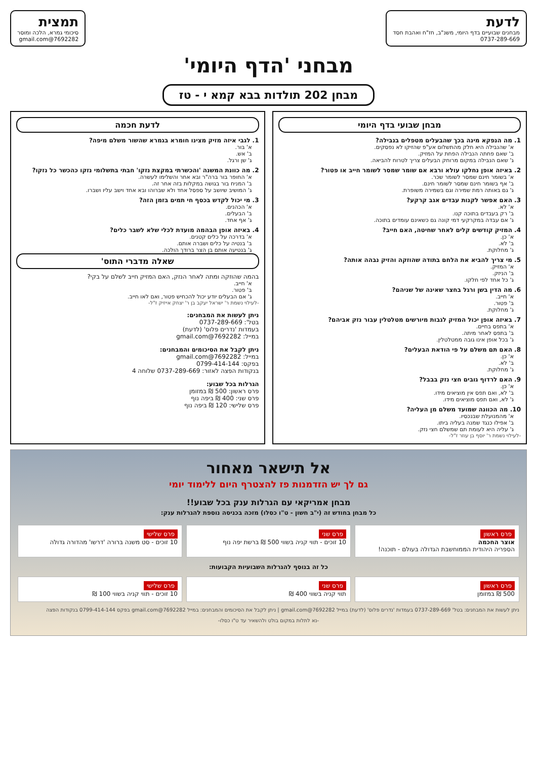לדעת
מבחנים שבועיים בדף היומי, משנ"ב, חז"ח ואהבת חסד
0737-289-669
תמצית
סיכומי גמרא, הלכה ומוסר
7692282@gmail.com
מבחני 'הדף היומי'
מבחן 202 תולדות בבא קמא י - טז
מבחן שבועי בדף היומי
1. מה הנפקא מינה בכך שהבעלים מטפלים בנבילה?
א' שהנבילה היא חלק מהתשלום אע"פ שהזיקו לא נפסקים.
ב' שאם פחתה הנבילה הפחת על המזיק.
ג' שאם הנבילה במקום מרוחק הבעלים צריך לטרוח להביאה.
2. באיזה אופן נחלקו עולא ורבא אם שומר שמסר לשומר חייב או פטור?
א' בשומר חינם שמסר לשומר שכר.
ב' אף בשומר חינם שמסר לשומר חינם.
ג' גם באותה רמת שמירה וגם בשמירה משופרת.
3. האם אפשר לקנות עבדים אגב קרקע?
א' לא.
ב' רק בעבדים בתוכה קנו.
ג' אם עבדה במקרקעי דמי קונה גם כשאינם עומדים בתוכה.
4. המזיק קודשים קלים לאחר שחיטה, האם חייב?
א' כן.
ב' לא.
ג' מחלוקת.
5. מי צריך להביא את הלחם בתודה שהוזקה והזיק נבהה אותה?
א' המזיק.
ב' הניזק.
ג' כל אחד לפי חלקו.
6. מה הדין בשן ורגל בחצר שאינה של שניהם?
א' חייב.
ב' פטור.
ג' מחלוקת.
7. באיזה אופן יכול המזיק לגבות מיורשים מטלטלין עבור נזק אביהם?
א' בתפס בחיים.
ב' בתפס לאחר מיתה.
ג' בכל אופן אינו גובה ממטלטלין.
8. האם תם משלם על פי הודאת הבעלים?
א' כן.
ב' לא.
ג' מחלוקת.
9. האם לרדוף גובים חצי נזק בבבל?
א' כן.
ב' לא, ואם תפס אין מוציאים מידו.
ג' לא, ואם תפס מוציאים מידו.
10. מה הכוונה שמועד משלם מן העליה?
א' מהמנועלת שבנכסיו.
ב' אפילו כנגד שמנה בעליה ביתו.
ג' עליה היא לעומת תם שמשלם חצי נזק.
-לעילוי נשמת ר' יוסף בן עוזר ז"ל-
לדעת חכמה
1. לגבי איזה מזיק מצינו חומרא בגמרא שהשור משלם מיפה?
א' בור.
ב' אש.
ג' שן ורגל.
2. מה כוונת המשנה 'והכשרתי במקצת נזקו' חבתי בתשלומי נזקו כהכשר כל נזקו?
א' החופר בור ברה"ר ובא אחר והשלימו לעשרה.
ב' המניח בור בגושה במקלות בזה אחר זה.
ג' המושיב שיושב על ספסל אחד ולא שברוהו ובא אחד וישב עליו ושברו.
3. מי יכול לקדש בכסף חי תמים בזמן הזה?
א' הכהנים.
ב' הבעלים.
ג' אף אחד.
4. באיזה אופן הבהמה מועדת לכלי שלא לשבר כלים?
א' בדרכה על כלים קטנים.
ב' בנטיה על כלים ושברה אותם.
ג' בנטיעה אותם בן הצר ברודך הולכה.
שאלה מדברי התוס'
בהמה שהוזקה ומתה לאחר הנזק, האם המזיק חייב לשלם על בקי?
א' חייב.
ב' פטור.
ג' אם הבעלים יודע יכול להכחיש פטור, ואם לאו חייב.
-לעילוי נשמת ר' ישראל יעקב בן ר' יצחק אייזיק ז"ל-
ניתן לעשות את המבחנים:
בטל': 0737-289-669
בעמדות 'נדרים פלוס' (לדעת)
במייל: 7692282@gmail.com
ניתן לקבל את הסיכומים והמבחנים:
במייל: 7692282@gmail.com
בפקס: 0799-414-144
בנקודות הפצה לאזור: 0737-289-669 שלוחה 4
הגרלות בכל שבוע:
פרס ראשון: 500 ₪ במזומן
פרס שני: 400 ₪ ביפה נוף
פרס שלישי: 120 ₪ ביפה נוף
אל תישאר מאחור
גם לך יש הזדמנות פז להצטרף היום ללימוד יומי
מבחן אמריקאי עם הגרלות ענק בכל שבוע!!
כל מבחן בחודש זה (י"ב חשון - ט"ו כסלו) מזכה בכניסה נוספת להגרלות ענק:
פרס ראשון
אוצר החכמה
הספריה היהודית הממוחשבת הגדולה בעולם - תוכנה!
פרס שני
10 זוכים - תווי קניה בשווי 500 ₪ ברשת יפה נוף
פרס שלישי
10 זוכים - סט משנה ברורה 'דרשו' מהדורה גדולה
כל זה בנוסף להגרלות השבועיות הקבועות:
פרס ראשון
500 ₪ במזומן
פרס שני
תווי קניה בשווי 400 ₪
פרס שלישי
10 זוכים - תווי קניה בשווי 100 ₪
ניתן לעשות את המבחנים: בטל' 0737-289-669 בעמדות 'נדרים פלוס' (לדעת) במייל 7692282@gmail.com | ניתן לקבל את הסיכומים והמבחנים: במייל 7692282@gmail.com בפקס 0799-414-144 בנקודות הפצה
-נא לתלות במקום בולט ולהשאיר עד ט"ו כסלו-